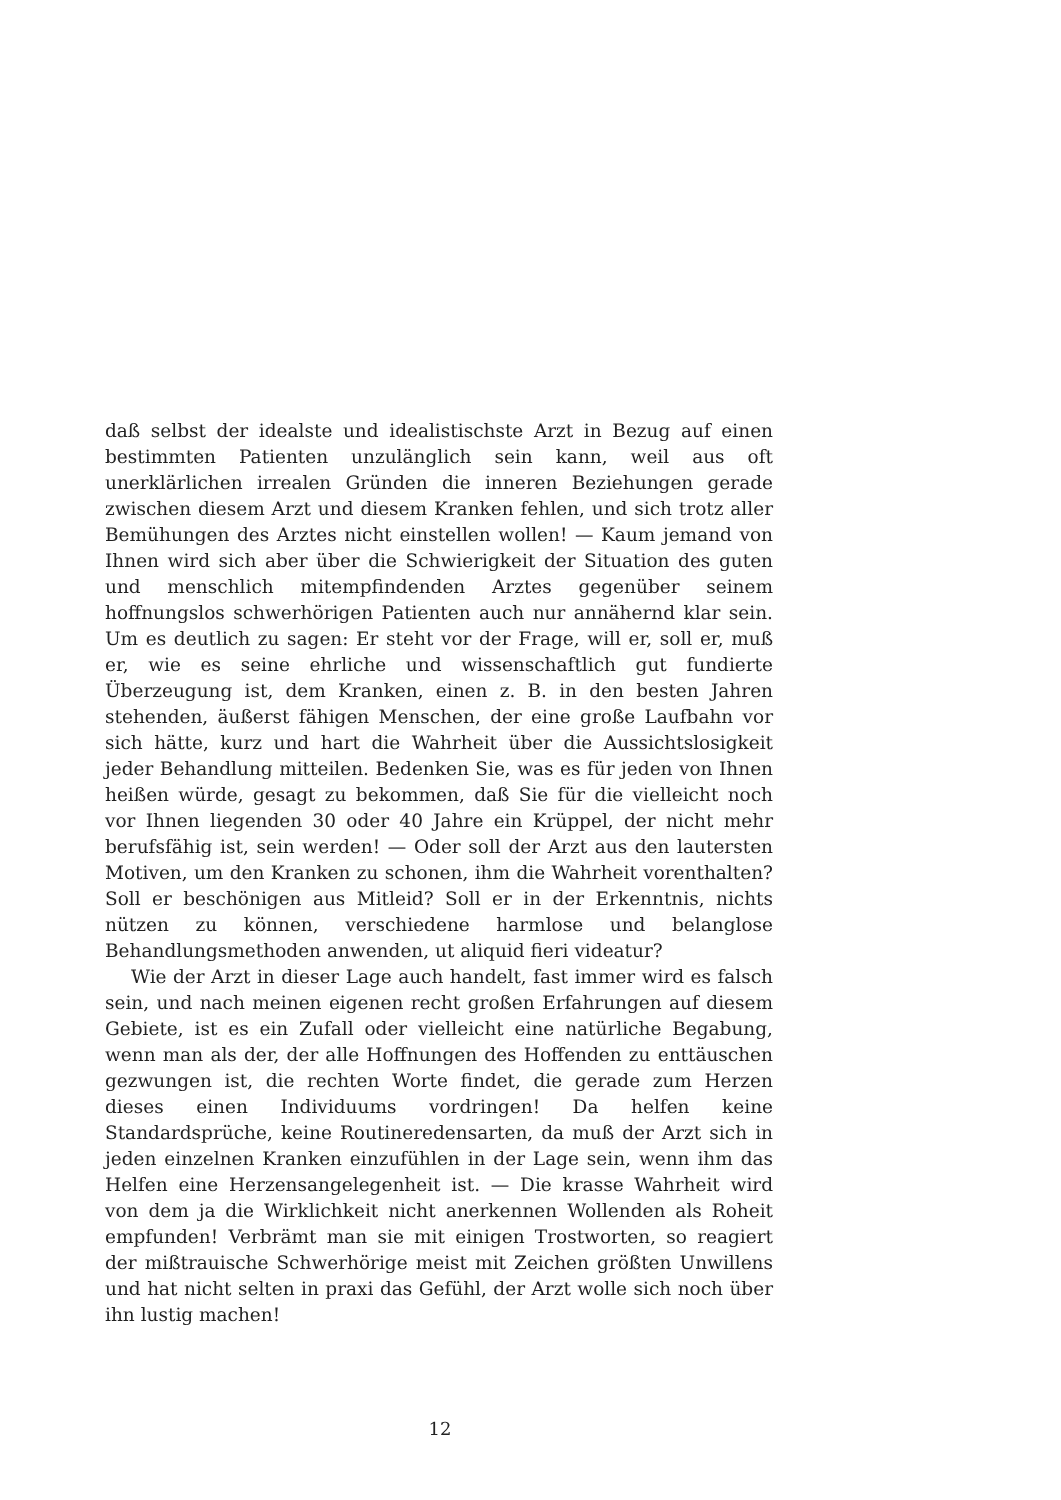daß selbst der idealste und idealistischste Arzt in Bezug auf einen bestimmten Patienten unzulänglich sein kann, weil aus oft unerklärlichen irrealen Gründen die inneren Beziehungen gerade zwischen diesem Arzt und diesem Kranken fehlen, und sich trotz aller Bemühungen des Arztes nicht einstellen wollen! — Kaum jemand von Ihnen wird sich aber über die Schwierigkeit der Situation des guten und menschlich mitempfindenden Arztes gegenüber seinem hoffnungslos schwerhörigen Patienten auch nur annähernd klar sein. Um es deutlich zu sagen: Er steht vor der Frage, will er, soll er, muß er, wie es seine ehrliche und wissenschaftlich gut fundierte Überzeugung ist, dem Kranken, einen z. B. in den besten Jahren stehenden, äußerst fähigen Menschen, der eine große Laufbahn vor sich hätte, kurz und hart die Wahrheit über die Aussichtslosigkeit jeder Behandlung mitteilen. Bedenken Sie, was es für jeden von Ihnen heißen würde, gesagt zu bekommen, daß Sie für die vielleicht noch vor Ihnen liegenden 30 oder 40 Jahre ein Krüppel, der nicht mehr berufsfähig ist, sein werden! — Oder soll der Arzt aus den lautersten Motiven, um den Kranken zu schonen, ihm die Wahrheit vorenthalten? Soll er beschönigen aus Mitleid? Soll er in der Erkenntnis, nichts nützen zu können, verschiedene harmlose und belanglose Behandlungsmethoden anwenden, ut aliquid fieri videatur?
Wie der Arzt in dieser Lage auch handelt, fast immer wird es falsch sein, und nach meinen eigenen recht großen Erfahrungen auf diesem Gebiete, ist es ein Zufall oder vielleicht eine natürliche Begabung, wenn man als der, der alle Hoffnungen des Hoffenden zu enttäuschen gezwungen ist, die rechten Worte findet, die gerade zum Herzen dieses einen Individuums vordringen! Da helfen keine Standardsprüche, keine Routineredensarten, da muß der Arzt sich in jeden einzelnen Kranken einzufühlen in der Lage sein, wenn ihm das Helfen eine Herzensangelegenheit ist. — Die krasse Wahrheit wird von dem ja die Wirklichkeit nicht anerkennen Wollenden als Roheit empfunden! Verbrämt man sie mit einigen Trostworten, so reagiert der mißtrauische Schwerhörige meist mit Zeichen größten Unwillens und hat nicht selten in praxi das Gefühl, der Arzt wolle sich noch über ihn lustig machen!
12